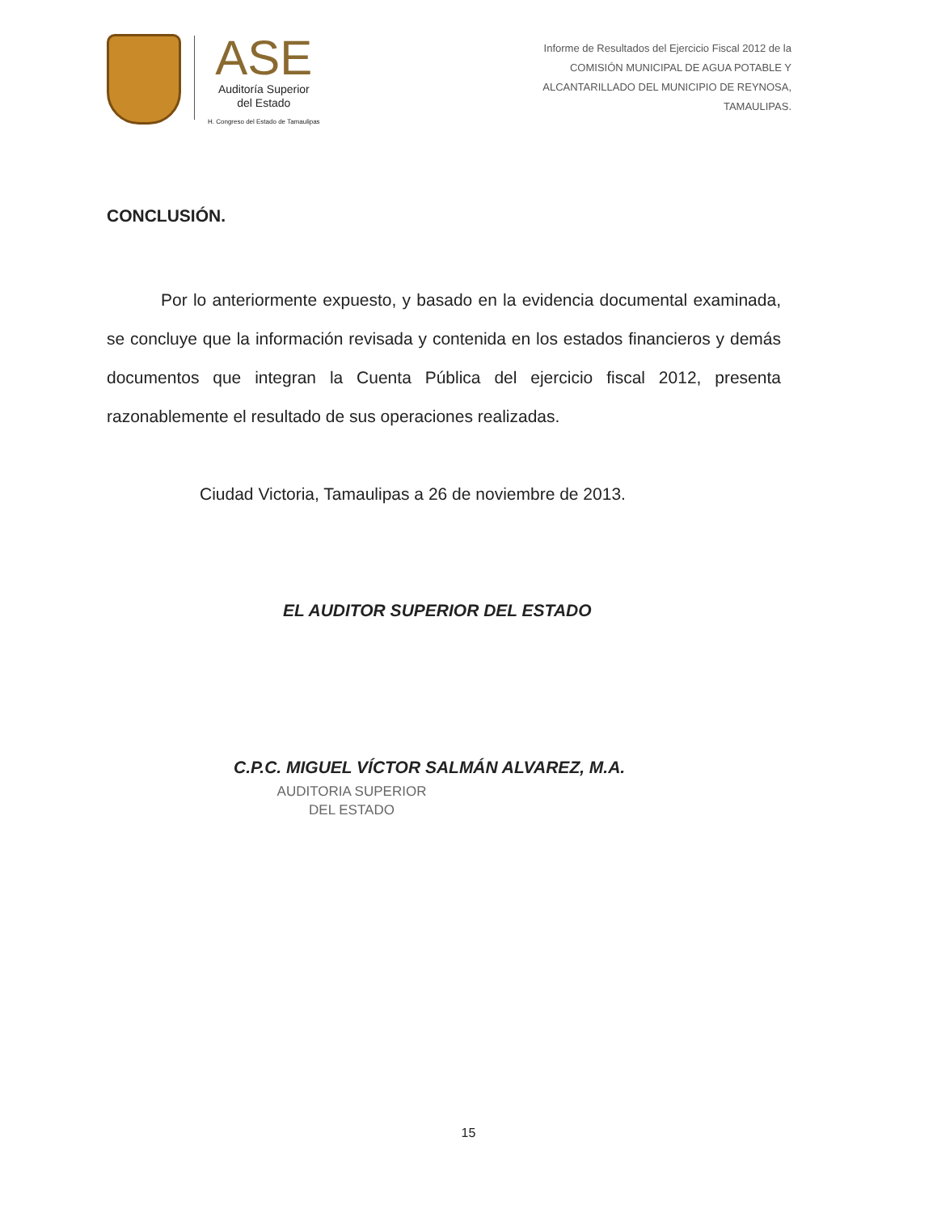ASE
Auditoría Superior
del Estado
H. Congreso del Estado de Tamaulipas
Informe de Resultados del Ejercicio Fiscal 2012 de la
COMISIÓN MUNICIPAL DE AGUA POTABLE Y
ALCANTARILLADO DEL MUNICIPIO DE REYNOSA,
TAMAULIPAS.
CONCLUSIÓN.
Por lo anteriormente expuesto, y basado en la evidencia documental examinada, se concluye que la información revisada y contenida en los estados financieros y demás documentos que integran la Cuenta Pública del ejercicio fiscal 2012, presenta razonablemente el resultado de sus operaciones realizadas.
Ciudad Victoria, Tamaulipas a 26 de noviembre de 2013.
EL AUDITOR SUPERIOR DEL ESTADO
C.P.C. MIGUEL VÍCTOR SALMÁN ALVAREZ, M.A.
AUDITORIA SUPERIOR
DEL ESTADO
15